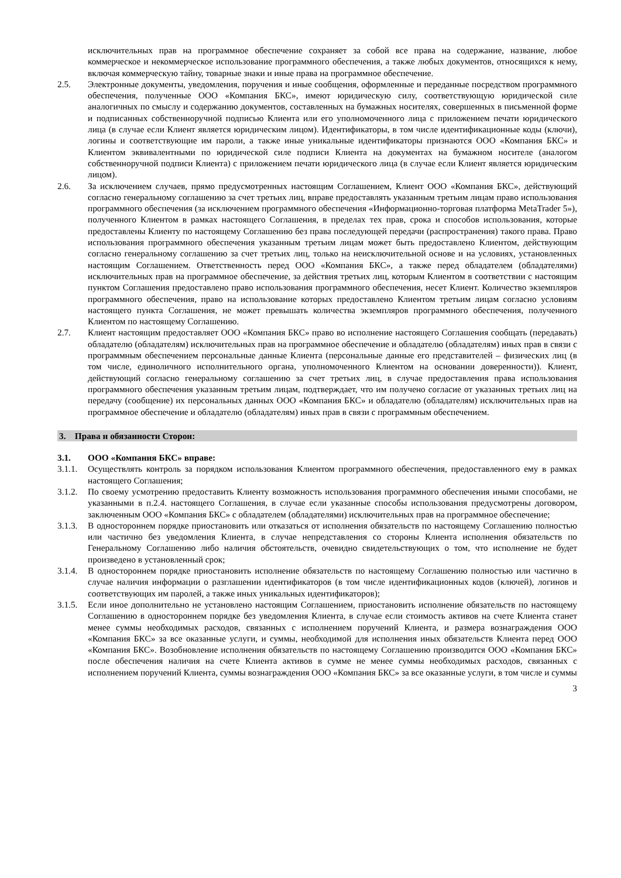исключительных прав на программное обеспечение сохраняет за собой все права на содержание, название, любое коммерческое и некоммерческое использование программного обеспечения, а также любых документов, относящихся к нему, включая коммерческую тайну, товарные знаки и иные права на программное обеспечение.
2.5. Электронные документы, уведомления, поручения и иные сообщения, оформленные и переданные посредством программного обеспечения, полученные ООО «Компания БКС», имеют юридическую силу, соответствующую юридической силе аналогичных по смыслу и содержанию документов, составленных на бумажных носителях, совершенных в письменной форме и подписанных собственноручной подписью Клиента или его уполномоченного лица с приложением печати юридического лица (в случае если Клиент является юридическим лицом). Идентификаторы, в том числе идентификационные коды (ключи), логины и соответствующие им пароли, а также иные уникальные идентификаторы признаются ООО «Компания БКС» и Клиентом эквивалентными по юридической силе подписи Клиента на документах на бумажном носителе (аналогом собственноручной подписи Клиента) с приложением печати юридического лица (в случае если Клиент является юридическим лицом).
2.6. За исключением случаев, прямо предусмотренных настоящим Соглашением, Клиент ООО «Компания БКС», действующий согласно генеральному соглашению за счет третьих лиц, вправе предоставлять указанным третьим лицам право использования программного обеспечения (за исключением программного обеспечения «Информационно-торговая платформа MetaTrader 5»), полученного Клиентом в рамках настоящего Соглашения, в пределах тех прав, срока и способов использования, которые предоставлены Клиенту по настоящему Соглашению без права последующей передачи (распространения) такого права. Право использования программного обеспечения указанным третьим лицам может быть предоставлено Клиентом, действующим согласно генеральному соглашению за счет третьих лиц, только на неисключительной основе и на условиях, установленных настоящим Соглашением. Ответственность перед ООО «Компания БКС», а также перед обладателем (обладателями) исключительных прав на программное обеспечение, за действия третьих лиц, которым Клиентом в соответствии с настоящим пунктом Соглашения предоставлено право использования программного обеспечения, несет Клиент. Количество экземпляров программного обеспечения, право на использование которых предоставлено Клиентом третьим лицам согласно условиям настоящего пункта Соглашения, не может превышать количества экземпляров программного обеспечения, полученного Клиентом по настоящему Соглашению.
2.7. Клиент настоящим предоставляет ООО «Компания БКС» право во исполнение настоящего Соглашения сообщать (передавать) обладателю (обладателям) исключительных прав на программное обеспечение и обладателю (обладателям) иных прав в связи с программным обеспечением персональные данные Клиента (персональные данные его представителей – физических лиц (в том числе, единоличного исполнительного органа, уполномоченного Клиентом на основании доверенности)). Клиент, действующий согласно генеральному соглашению за счет третьих лиц, в случае предоставления права использования программного обеспечения указанным третьим лицам, подтверждает, что им получено согласие от указанных третьих лиц на передачу (сообщение) их персональных данных ООО «Компания БКС» и обладателю (обладателям) исключительных прав на программное обеспечение и обладателю (обладателям) иных прав в связи с программным обеспечением.
3. Права и обязанности Сторон:
3.1. ООО «Компания БКС» вправе:
3.1.1. Осуществлять контроль за порядком использования Клиентом программного обеспечения, предоставленного ему в рамках настоящего Соглашения;
3.1.2. По своему усмотрению предоставить Клиенту возможность использования программного обеспечения иными способами, не указанными в п.2.4. настоящего Соглашения, в случае если указанные способы использования предусмотрены договором, заключенным ООО «Компания БКС» с обладателем (обладателями) исключительных прав на программное обеспечение;
3.1.3. В одностороннем порядке приостановить или отказаться от исполнения обязательств по настоящему Соглашению полностью или частично без уведомления Клиента, в случае непредставления со стороны Клиента исполнения обязательств по Генеральному Соглашению либо наличия обстоятельств, очевидно свидетельствующих о том, что исполнение не будет произведено в установленный срок;
3.1.4. В одностороннем порядке приостановить исполнение обязательств по настоящему Соглашению полностью или частично в случае наличия информации о разглашении идентификаторов (в том числе идентификационных кодов (ключей), логинов и соответствующих им паролей, а также иных уникальных идентификаторов);
3.1.5. Если иное дополнительно не установлено настоящим Соглашением, приостановить исполнение обязательств по настоящему Соглашению в одностороннем порядке без уведомления Клиента, в случае если стоимость активов на счете Клиента станет менее суммы необходимых расходов, связанных с исполнением поручений Клиента, и размера вознаграждения ООО «Компания БКС» за все оказанные услуги, и суммы, необходимой для исполнения иных обязательств Клиента перед ООО «Компания БКС». Возобновление исполнения обязательств по настоящему Соглашению производится ООО «Компания БКС» после обеспечения наличия на счете Клиента активов в сумме не менее суммы необходимых расходов, связанных с исполнением поручений Клиента, суммы вознаграждения ООО «Компания БКС» за все оказанные услуги, в том числе и суммы
3